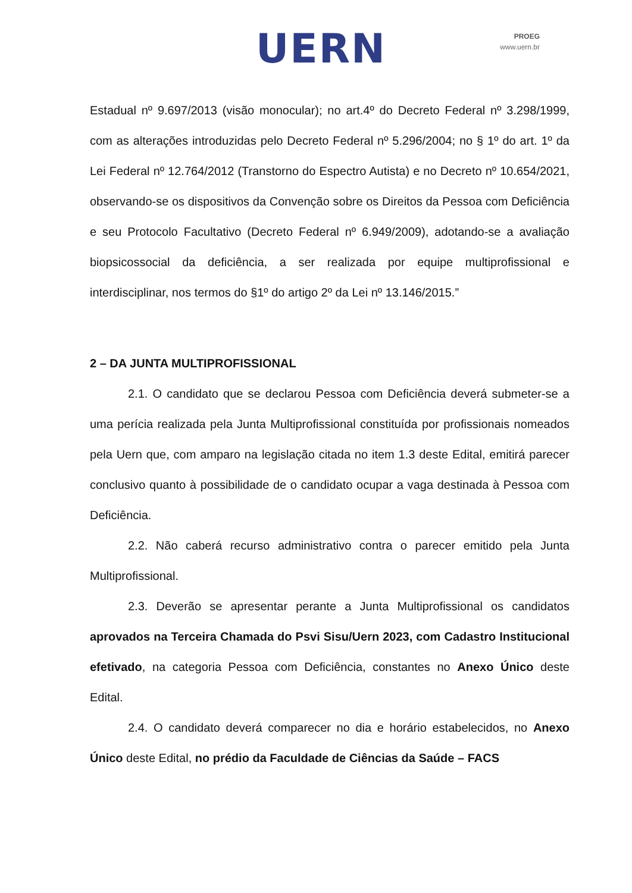UERN
PROEG
www.uern.br
Estadual nº 9.697/2013 (visão monocular); no art.4º do Decreto Federal nº 3.298/1999, com as alterações introduzidas pelo Decreto Federal nº 5.296/2004; no § 1º do art. 1º da Lei Federal nº 12.764/2012 (Transtorno do Espectro Autista) e no Decreto nº 10.654/2021, observando-se os dispositivos da Convenção sobre os Direitos da Pessoa com Deficiência e seu Protocolo Facultativo (Decreto Federal nº 6.949/2009), adotando-se a avaliação biopsicossocial da deficiência, a ser realizada por equipe multiprofissional e interdisciplinar, nos termos do §1º do artigo 2º da Lei nº 13.146/2015.”
2 – DA JUNTA MULTIPROFISSIONAL
2.1. O candidato que se declarou Pessoa com Deficiência deverá submeter-se a uma perícia realizada pela Junta Multiprofissional constituída por profissionais nomeados pela Uern que, com amparo na legislação citada no item 1.3 deste Edital, emitirá parecer conclusivo quanto à possibilidade de o candidato ocupar a vaga destinada à Pessoa com Deficiência.
2.2. Não caberá recurso administrativo contra o parecer emitido pela Junta Multiprofissional.
2.3. Deverão se apresentar perante a Junta Multiprofissional os candidatos aprovados na Terceira Chamada do Psvi Sisu/Uern 2023, com Cadastro Institucional efetivado, na categoria Pessoa com Deficiência, constantes no Anexo Único deste Edital.
2.4. O candidato deverá comparecer no dia e horário estabelecidos, no Anexo Único deste Edital, no prédio da Faculdade de Ciências da Saúde – FACS